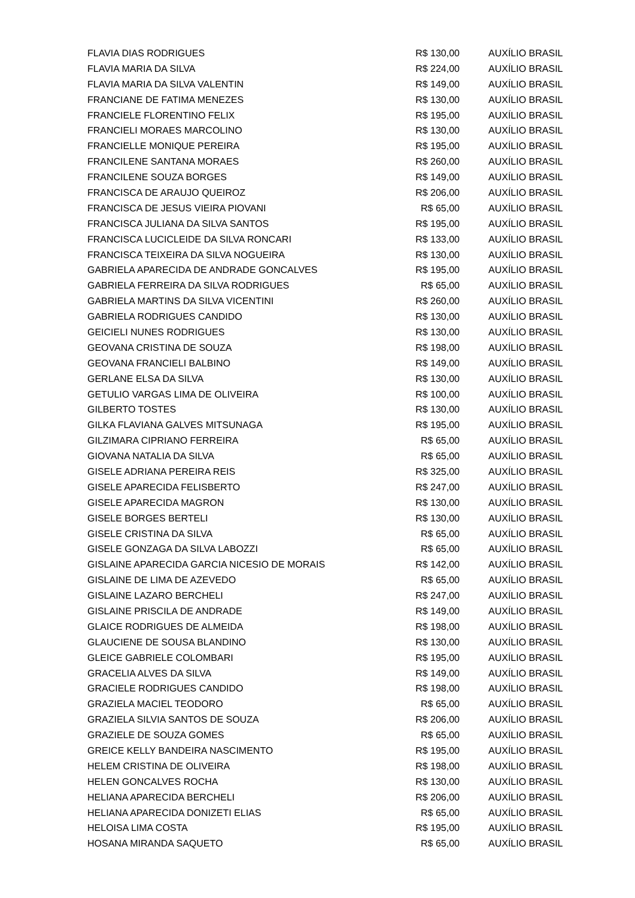| FLAVIA DIAS RODRIGUES | R$ 130,00 | AUXÍLIO BRASIL |
| FLAVIA MARIA DA SILVA | R$ 224,00 | AUXÍLIO BRASIL |
| FLAVIA MARIA DA SILVA VALENTIN | R$ 149,00 | AUXÍLIO BRASIL |
| FRANCIANE DE FATIMA MENEZES | R$ 130,00 | AUXÍLIO BRASIL |
| FRANCIELE FLORENTINO FELIX | R$ 195,00 | AUXÍLIO BRASIL |
| FRANCIELI MORAES MARCOLINO | R$ 130,00 | AUXÍLIO BRASIL |
| FRANCIELLE MONIQUE PEREIRA | R$ 195,00 | AUXÍLIO BRASIL |
| FRANCILENE SANTANA MORAES | R$ 260,00 | AUXÍLIO BRASIL |
| FRANCILENE SOUZA BORGES | R$ 149,00 | AUXÍLIO BRASIL |
| FRANCISCA DE ARAUJO QUEIROZ | R$ 206,00 | AUXÍLIO BRASIL |
| FRANCISCA DE JESUS VIEIRA PIOVANI | R$ 65,00 | AUXÍLIO BRASIL |
| FRANCISCA JULIANA DA SILVA SANTOS | R$ 195,00 | AUXÍLIO BRASIL |
| FRANCISCA LUCICLEIDE DA SILVA RONCARI | R$ 133,00 | AUXÍLIO BRASIL |
| FRANCISCA TEIXEIRA DA SILVA NOGUEIRA | R$ 130,00 | AUXÍLIO BRASIL |
| GABRIELA APARECIDA DE ANDRADE GONCALVES | R$ 195,00 | AUXÍLIO BRASIL |
| GABRIELA FERREIRA DA SILVA RODRIGUES | R$ 65,00 | AUXÍLIO BRASIL |
| GABRIELA MARTINS DA SILVA VICENTINI | R$ 260,00 | AUXÍLIO BRASIL |
| GABRIELA RODRIGUES CANDIDO | R$ 130,00 | AUXÍLIO BRASIL |
| GEICIELI NUNES RODRIGUES | R$ 130,00 | AUXÍLIO BRASIL |
| GEOVANA CRISTINA DE SOUZA | R$ 198,00 | AUXÍLIO BRASIL |
| GEOVANA FRANCIELI BALBINO | R$ 149,00 | AUXÍLIO BRASIL |
| GERLANE ELSA DA SILVA | R$ 130,00 | AUXÍLIO BRASIL |
| GETULIO VARGAS LIMA DE OLIVEIRA | R$ 100,00 | AUXÍLIO BRASIL |
| GILBERTO TOSTES | R$ 130,00 | AUXÍLIO BRASIL |
| GILKA FLAVIANA GALVES MITSUNAGA | R$ 195,00 | AUXÍLIO BRASIL |
| GILZIMARA CIPRIANO FERREIRA | R$ 65,00 | AUXÍLIO BRASIL |
| GIOVANA NATALIA DA SILVA | R$ 65,00 | AUXÍLIO BRASIL |
| GISELE ADRIANA PEREIRA REIS | R$ 325,00 | AUXÍLIO BRASIL |
| GISELE APARECIDA FELISBERTO | R$ 247,00 | AUXÍLIO BRASIL |
| GISELE APARECIDA MAGRON | R$ 130,00 | AUXÍLIO BRASIL |
| GISELE BORGES BERTELI | R$ 130,00 | AUXÍLIO BRASIL |
| GISELE CRISTINA DA SILVA | R$ 65,00 | AUXÍLIO BRASIL |
| GISELE GONZAGA DA SILVA LABOZZI | R$ 65,00 | AUXÍLIO BRASIL |
| GISLAINE APARECIDA GARCIA NICESIO DE MORAIS | R$ 142,00 | AUXÍLIO BRASIL |
| GISLAINE DE LIMA DE AZEVEDO | R$ 65,00 | AUXÍLIO BRASIL |
| GISLAINE LAZARO BERCHELI | R$ 247,00 | AUXÍLIO BRASIL |
| GISLAINE PRISCILA DE ANDRADE | R$ 149,00 | AUXÍLIO BRASIL |
| GLAICE RODRIGUES DE ALMEIDA | R$ 198,00 | AUXÍLIO BRASIL |
| GLAUCIENE DE SOUSA BLANDINO | R$ 130,00 | AUXÍLIO BRASIL |
| GLEICE GABRIELE COLOMBARI | R$ 195,00 | AUXÍLIO BRASIL |
| GRACELIA ALVES DA SILVA | R$ 149,00 | AUXÍLIO BRASIL |
| GRACIELE RODRIGUES CANDIDO | R$ 198,00 | AUXÍLIO BRASIL |
| GRAZIELA MACIEL TEODORO | R$ 65,00 | AUXÍLIO BRASIL |
| GRAZIELA SILVIA SANTOS DE SOUZA | R$ 206,00 | AUXÍLIO BRASIL |
| GRAZIELE DE SOUZA GOMES | R$ 65,00 | AUXÍLIO BRASIL |
| GREICE KELLY BANDEIRA NASCIMENTO | R$ 195,00 | AUXÍLIO BRASIL |
| HELEM CRISTINA DE OLIVEIRA | R$ 198,00 | AUXÍLIO BRASIL |
| HELEN GONCALVES ROCHA | R$ 130,00 | AUXÍLIO BRASIL |
| HELIANA APARECIDA BERCHELI | R$ 206,00 | AUXÍLIO BRASIL |
| HELIANA APARECIDA DONIZETI ELIAS | R$ 65,00 | AUXÍLIO BRASIL |
| HELOISA LIMA COSTA | R$ 195,00 | AUXÍLIO BRASIL |
| HOSANA MIRANDA SAQUETO | R$ 65,00 | AUXÍLIO BRASIL |